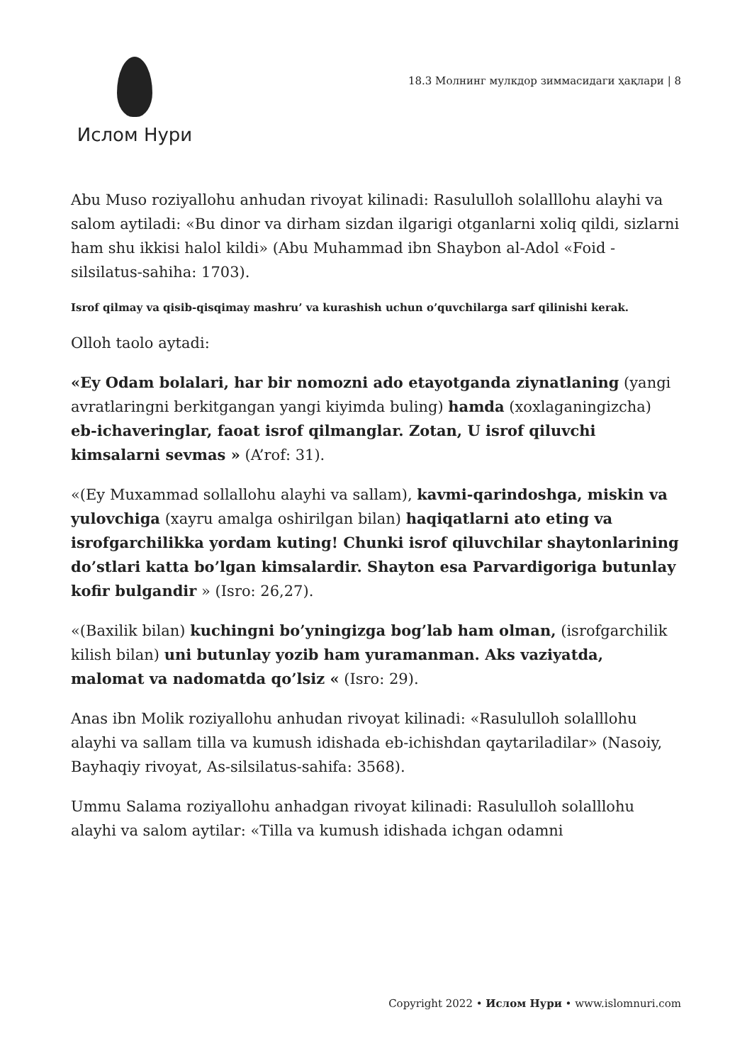Ислом Нури
18.3 Молнинг мулкдор зиммасидаги ҳақлари | 8
Abu Muso roziyallohu anhudan rivoyat kilinadi: Rasululloh solalllohu alayhi va salom aytiladi: «Bu dinor va dirham sizdan ilgarigi otganlarni xoliq qildi, sizlarni ham shu ikkisi halol kildi» (Abu Muhammad ibn Shaybon al-Adol «Foid -silsilatus-sahiha: 1703).
Isrof qilmay va qisib-qisqimay mashru’ va kurashish uchun o’quvchilarga sarf qilinishi kerak.
Olloh taolo aytadi:
«Ey Odam bolalari, har bir nomozni ado etayotganda ziynatlaning (yangi avratlaringni berkitgangan yangi kiyimda buling) hamda (xoxlaganingizcha) eb-ichaveringlar, faoat isrof qilmanglar. Zotan, U isrof qiluvchi kimsalarni sevmas » (A’rof: 31).
«(Ey Muxammad sollallohu alayhi va sallam), kavmi-qarindoshga, miskin va yulovchiga (xayru amalga oshirilgan bilan) haqiqatlarni ato eting va isrofgarchilikka yordam kuting! Chunki isrof qiluvchilar shaytonlarining do’stlari katta bo’lgan kimsalardir. Shayton esa Parvardigoriga butunlay kofir bulgandir » (Isro: 26,27).
«(Baxilik bilan) kuchingni bo’yningizga bog’lab ham olman, (isrofgarchilik kilish bilan) uni butunlay yozib ham yuramanman. Aks vaziyatda, malomat va nadomatda qo’lsiz « (Isro: 29).
Anas ibn Molik roziyallohu anhudan rivoyat kilinadi: «Rasululloh solalllohu alayhi va sallam tilla va kumush idishada eb-ichishdan qaytariladilar» (Nasoiy, Bayhaqiy rivoyat, As-silsilatus-sahifa: 3568).
Ummu Salama roziyallohu anhadgan rivoyat kilinadi: Rasululloh solalllohu alayhi va salom aytilar: «Tilla va kumush idishada ichgan odamni
Copyright 2022 • Ислом Нури • www.islomnuri.com